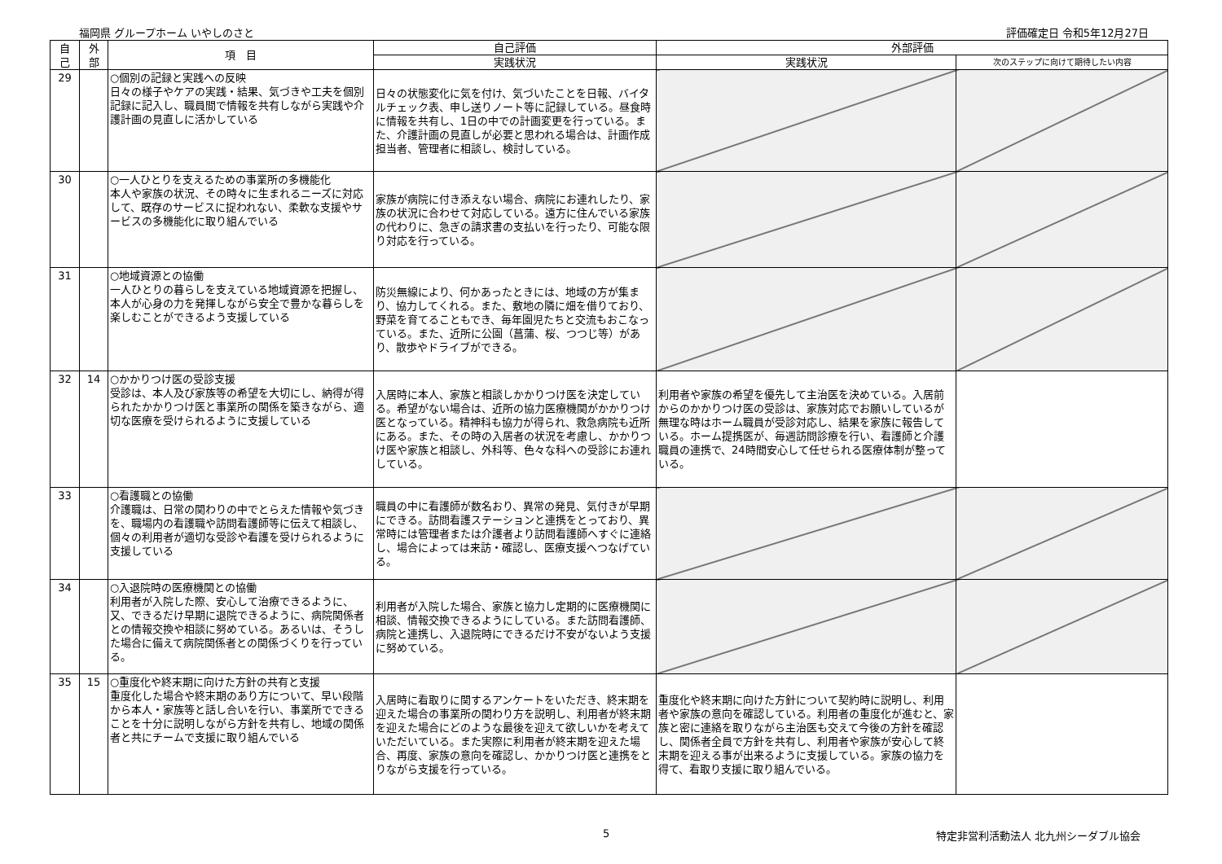福岡県 グループホーム いやしのさと 評価確定日 令和5年12月27日
| 自 己 | 外 部 | 項 目 | 自己評価 | 外部評価 | |
| --- | --- | --- | --- | --- | --- |
| | | | 実践状況 | 実践状況 | 次のステップに向けて期待したい内容 |
| 29 | | ○個別の記録と実践への反映 日々の様子やケアの実践・結果、気づきや工夫を個別記録に記入し、職員間で情報を共有しながら実践や介護計画の見直しに活かしている | 日々の状態変化に気を付け、気づいたことを日報、バイタルチェック表、申し送りノート等に記録している。昼食時に情報を共有し、1日の中での計画変更を行っている。また、介護計画の見直しが必要と思われる場合は、計画作成担当者、管理者に相談し、検討している。 | | |
| 30 | | ○一人ひとりを支えるための事業所の多機能化 本人や家族の状況、その時々に生まれるニーズに対応して、既存のサービスに捉われない、柔軟な支援やサービスの多機能化に取り組んでいる | 家族が病院に付き添えない場合、病院にお連れしたり、家族の状況に合わせて対応している。遠方に住んでいる家族の代わりに、急ぎの請求書の支払いを行ったり、可能な限り対応を行っている。 | | |
| 31 | | ○地域資源との協働 一人ひとりの暮らしを支えている地域資源を把握し、本人が心身の力を発揮しながら安全で豊かな暮らしを楽しむことができるよう支援している | 防災無線により、何かあったときには、地域の方が集まり、協力してくれる。また、敷地の隣に畑を借りており、野菜を育てることもでき、毎年園児たちと交流もおこなっている。また、近所に公園（菖蒲、桜、つつじ等）があり、散歩やドライブができる。 | | |
| 32 | 14 | ○かかりつけ医の受診支援 受診は、本人及び家族等の希望を大切にし、納得が得られたかかりつけ医と事業所の関係を築きながら、適切な医療を受けられるように支援している | 入居時に本人、家族と相談しかかりつけ医を決定している。希望がない場合は、近所の協力医療機関がかかりつけ医となっている。精神科も協力が得られ、救急病院も近所にある。また、その時の入居者の状況を考慮し、かかりつけ医や家族と相談し、外科等、色々な科への受診にお連れしている。 | 利用者や家族の希望を優先して主治医を決めている。入居前からのかかりつけ医の受診は、家族対応でお願いしているが無理な時はホーム職員が受診対応し、結果を家族に報告している。ホーム提携医が、毎週訪問診療を行い、看護師と介護職員の連携で、24時間安心して任せられる医療体制が整っている。 | |
| 33 | | ○看護職との協働 介護職は、日常の関わりの中でとらえた情報や気づきを、職場内の看護職や訪問看護師等に伝えて相談し、個々の利用者が適切な受診や看護を受けられるように支援している | 職員の中に看護師が数名おり、異常の発見、気付きが早期にできる。訪問看護ステーションと連携をとっており、異常時には管理者または介護者より訪問看護師へすぐに連絡し、場合によっては来訪・確認し、医療支援へつなげている。 | | |
| 34 | | ○入退院時の医療機関との協働 利用者が入院した際、安心して治療できるように、又、できるだけ早期に退院できるように、病院関係者との情報交換や相談に努めている。あるいは、そうした場合に備えて病院関係者との関係づくりを行っている。 | 利用者が入院した場合、家族と協力し定期的に医療機関に相談、情報交換できるようにしている。また訪問看護師、病院と連携し、入退院時にできるだけ不安がないよう支援に努めている。 | | |
| 35 | 15 | ○重度化や終末期に向けた方針の共有と支援 重度化した場合や終末期のあり方について、早い段階から本人・家族等と話し合いを行い、事業所でできることを十分に説明しながら方針を共有し、地域の関係者と共にチームで支援に取り組んでいる | 入居時に看取りに関するアンケートをいただき、終末期を迎えた場合の事業所の関わり方を説明し、利用者が終末期を迎えた場合にどのような最後を迎えて欲しいかを考えていただいている。また実際に利用者が終末期を迎えた場合、再度、家族の意向を確認し、かかりつけ医と連携をとりながら支援を行っている。 | 重度化や終末期に向けた方針について契約時に説明し、利用者や家族の意向を確認している。利用者の重度化が進むと、家族と密に連絡を取りながら主治医も交えて今後の方針を確認し、関係者全員で方針を共有し、利用者や家族が安心して終末期を迎える事が出来るように支援している。家族の協力を得て、看取り支援に取り組んでいる。 | |
5 特定非営利活動法人 北九州シーダブル協会